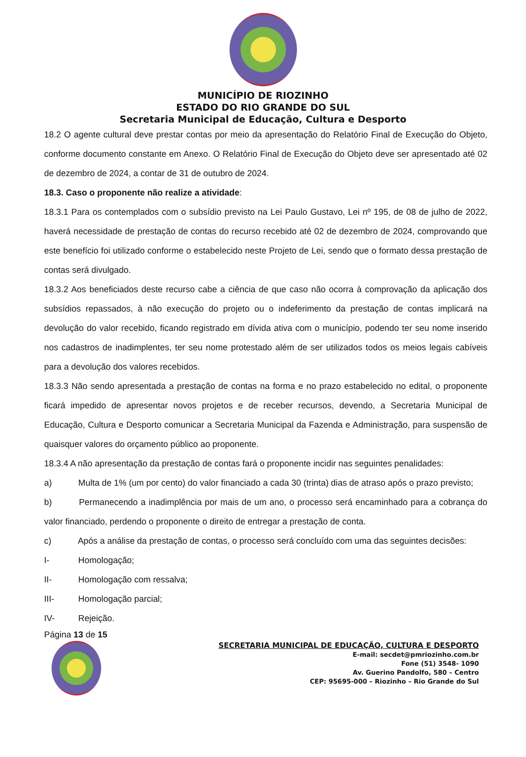MUNICÍPIO DE RIOZINHO
ESTADO DO RIO GRANDE DO SUL
Secretaria Municipal de Educação, Cultura e Desporto
18.2 O agente cultural deve prestar contas por meio da apresentação do Relatório Final de Execução do Objeto, conforme documento constante em Anexo. O Relatório Final de Execução do Objeto deve ser apresentado até 02 de dezembro de 2024, a contar de 31 de outubro de 2024.
18.3. Caso o proponente não realize a atividade:
18.3.1 Para os contemplados com o subsídio previsto na Lei Paulo Gustavo, Lei nº 195, de 08 de julho de 2022, haverá necessidade de prestação de contas do recurso recebido até 02 de dezembro de 2024, comprovando que este benefício foi utilizado conforme o estabelecido neste Projeto de Lei, sendo que o formato dessa prestação de contas será divulgado.
18.3.2 Aos beneficiados deste recurso cabe a ciência de que caso não ocorra à comprovação da aplicação dos subsídios repassados, à não execução do projeto ou o indeferimento da prestação de contas implicará na devolução do valor recebido, ficando registrado em dívida ativa com o município, podendo ter seu nome inserido nos cadastros de inadimplentes, ter seu nome protestado além de ser utilizados todos os meios legais cabíveis para a devolução dos valores recebidos.
18.3.3 Não sendo apresentada a prestação de contas na forma e no prazo estabelecido no edital, o proponente ficará impedido de apresentar novos projetos e de receber recursos, devendo, a Secretaria Municipal de Educação, Cultura e Desporto comunicar a Secretaria Municipal da Fazenda e Administração, para suspensão de quaisquer valores do orçamento público ao proponente.
18.3.4 A não apresentação da prestação de contas fará o proponente incidir nas seguintes penalidades:
a) Multa de 1% (um por cento) do valor financiado a cada 30 (trinta) dias de atraso após o prazo previsto;
b) Permanecendo a inadimplência por mais de um ano, o processo será encaminhado para a cobrança do valor financiado, perdendo o proponente o direito de entregar a prestação de conta.
c) Após a análise da prestação de contas, o processo será concluído com uma das seguintes decisões:
I- Homologação;
II- Homologação com ressalva;
III- Homologação parcial;
IV- Rejeição.
Página 13 de 15
SECRETARIA MUNICIPAL DE EDUCAÇÃO, CULTURA E DESPORTO
E-mail: secdet@pmriozinho.com.br
Fone (51) 3548- 1090
Av. Guerino Pandolfo, 580 – Centro
CEP: 95695-000 – Riozinho – Rio Grande do Sul